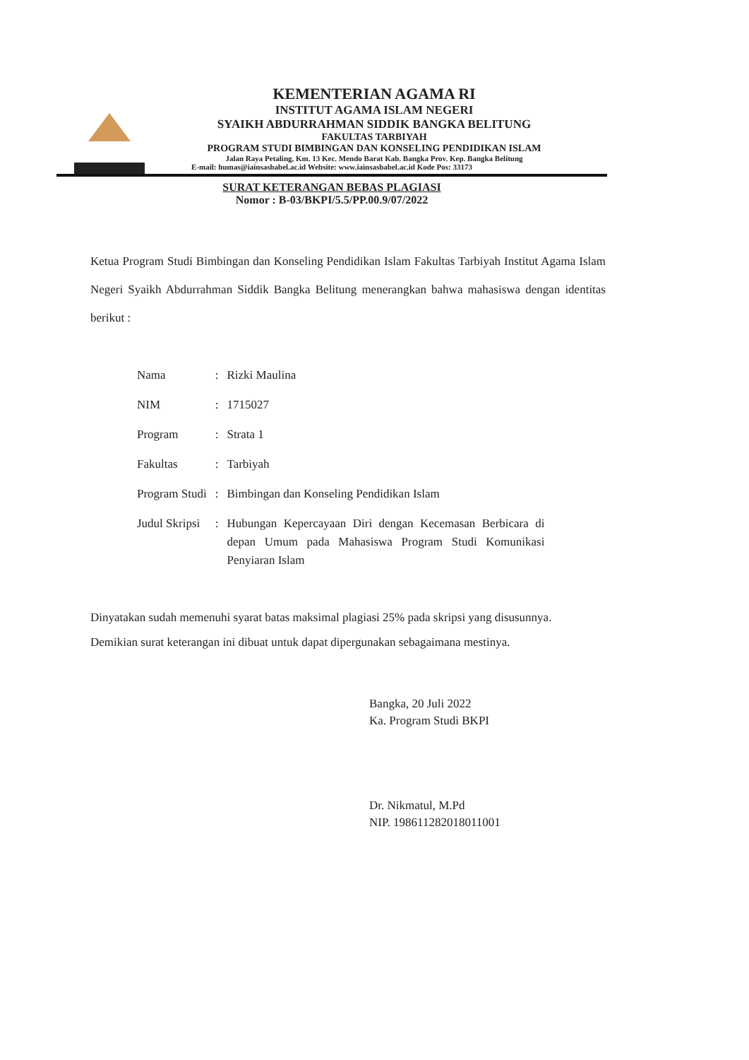KEMENTERIAN AGAMA RI
INSTITUT AGAMA ISLAM NEGERI
SYAIKH ABDURRAHMAN SIDDIK BANGKA BELITUNG
FAKULTAS TARBIYAH
PROGRAM STUDI BIMBINGAN DAN KONSELING PENDIDIKAN ISLAM
Jalan Raya Petaling, Km. 13 Kec. Mendo Barat Kab. Bangka Prov. Kep. Bangka Belitung
E-mail: humas@iainsasbabel.ac.id Website: www.iainsasbabel.ac.id Kode Pos: 33173
SURAT KETERANGAN BEBAS PLAGIASI
Nomor : B-03/BKPI/5.5/PP.00.9/07/2022
Ketua Program Studi Bimbingan dan Konseling Pendidikan Islam Fakultas Tarbiyah Institut Agama Islam Negeri Syaikh Abdurrahman Siddik Bangka Belitung menerangkan bahwa mahasiswa dengan identitas berikut :
| Nama | : | Rizki Maulina |
| NIM | : | 1715027 |
| Program | : | Strata 1 |
| Fakultas | : | Tarbiyah |
| Program Studi | : | Bimbingan dan Konseling Pendidikan Islam |
| Judul Skripsi | : | Hubungan Kepercayaan Diri dengan Kecemasan Berbicara di depan Umum pada Mahasiswa Program Studi Komunikasi Penyiaran Islam |
Dinyatakan sudah memenuhi syarat batas maksimal plagiasi 25% pada skripsi yang disusunnya.
Demikian surat keterangan ini dibuat untuk dapat dipergunakan sebagaimana mestinya.
Bangka, 20 Juli 2022
Ka. Program Studi BKPI
Dr. Nikmatul, M.Pd
NIP. 198611282018011001